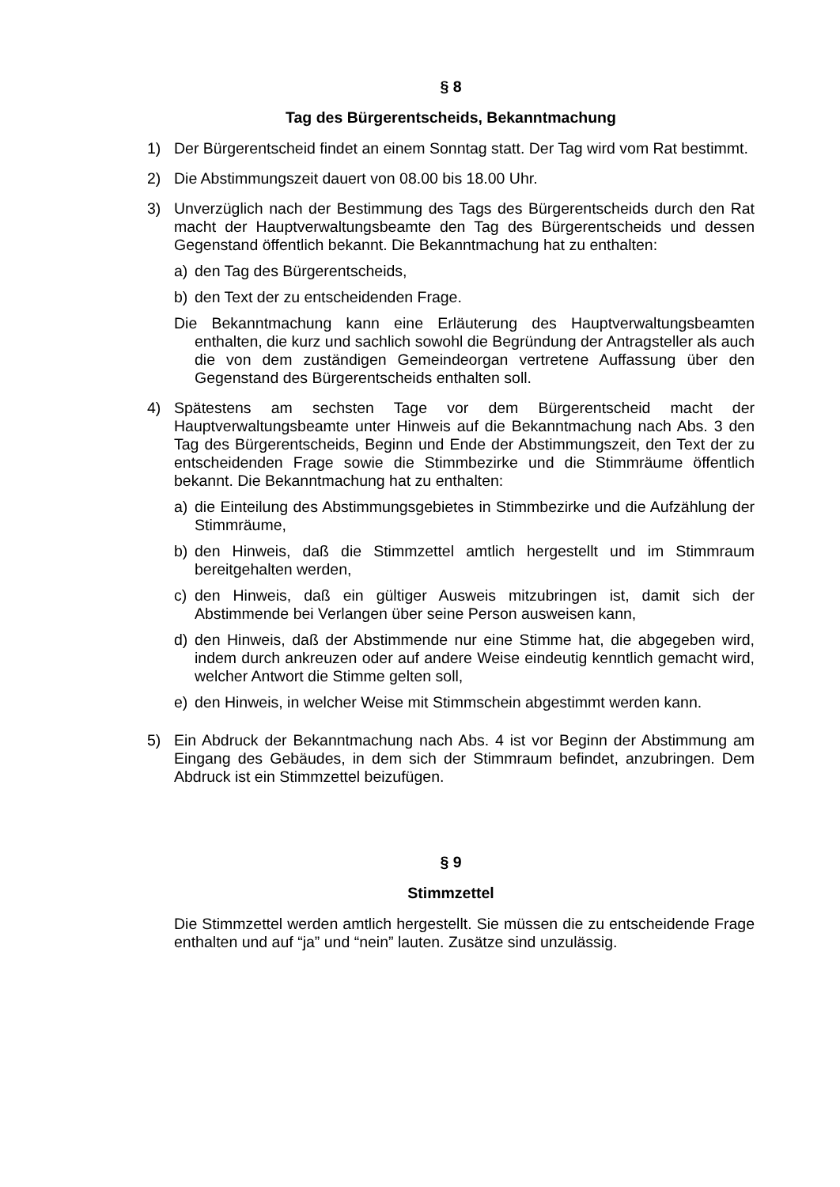§ 8
Tag des Bürgerentscheids, Bekanntmachung
1) Der Bürgerentscheid findet an einem Sonntag statt. Der Tag wird vom Rat bestimmt.
2) Die Abstimmungszeit dauert von 08.00 bis 18.00 Uhr.
3) Unverzüglich nach der Bestimmung des Tags des Bürgerentscheids durch den Rat macht der Hauptverwaltungsbeamte den Tag des Bürgerentscheids und dessen Gegenstand öffentlich bekannt. Die Bekanntmachung hat zu enthalten:
a) den Tag des Bürgerentscheids,
b) den Text der zu entscheidenden Frage.
Die Bekanntmachung kann eine Erläuterung des Hauptverwaltungsbeamten enthalten, die kurz und sachlich sowohl die Begründung der Antragsteller als auch die von dem zuständigen Gemeindeorgan vertretene Auffassung über den Gegenstand des Bürgerentscheids enthalten soll.
4) Spätestens am sechsten Tage vor dem Bürgerentscheid macht der Hauptverwaltungsbeamte unter Hinweis auf die Bekanntmachung nach Abs. 3 den Tag des Bürgerentscheids, Beginn und Ende der Abstimmungszeit, den Text der zu entscheidenden Frage sowie die Stimmbezirke und die Stimmräume öffentlich bekannt. Die Bekanntmachung hat zu enthalten:
a) die Einteilung des Abstimmungsgebietes in Stimmbezirke und die Aufzählung der Stimmräume,
b) den Hinweis, daß die Stimmzettel amtlich hergestellt und im Stimmraum bereitgehalten werden,
c) den Hinweis, daß ein gültiger Ausweis mitzubringen ist, damit sich der Abstimmende bei Verlangen über seine Person ausweisen kann,
d) den Hinweis, daß der Abstimmende nur eine Stimme hat, die abgegeben wird, indem durch ankreuzen oder auf andere Weise eindeutig kenntlich gemacht wird, welcher Antwort die Stimme gelten soll,
e) den Hinweis, in welcher Weise mit Stimmschein abgestimmt werden kann.
5) Ein Abdruck der Bekanntmachung nach Abs. 4 ist vor Beginn der Abstimmung am Eingang des Gebäudes, in dem sich der Stimmraum befindet, anzubringen. Dem Abdruck ist ein Stimmzettel beizufügen.
§ 9
Stimmzettel
Die Stimmzettel werden amtlich hergestellt. Sie müssen die zu entscheidende Frage enthalten und auf “ja” und “nein” lauten. Zusätze sind unzulässig.